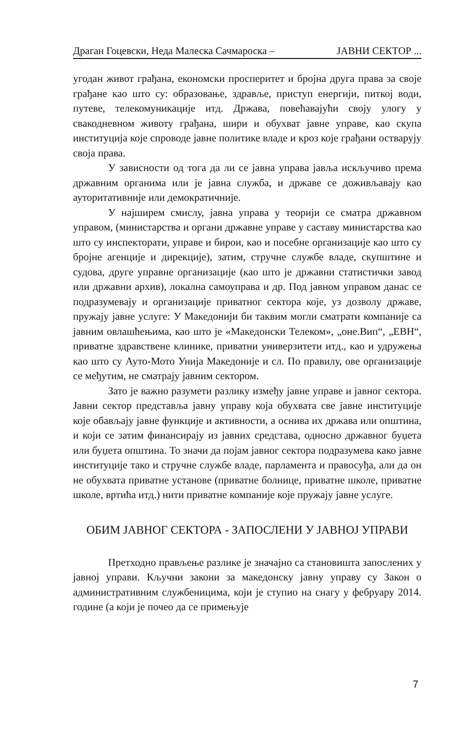Драган Гоцевски, Неда Малеска Сачмароска – ЈАВНИ СЕКТОР ...
угодан живот грађана, економски просперитет и бројна друга права за своје грађане као што су: образовање, здравље, приступ енергији, питкој води, путеве, телекомуникације итд. Држава, повећавајући своју улогу у свакодневном животу грађана, шири и обухват јавне управе, као скупа институција које спроводе јавне политике владе и кроз које грађани остварују своја права.
У зависности од тога да ли се јавна управа јавља искључиво према државним органима или је јавна служба, и државе се доживљавају као ауторитативније или демократичније.
У најширем смислу, јавна управа у теорији се сматра државном управом, (министарства и органи државне управе у саставу министарства као што су инспекторати, управе и бирои, као и посебне организације као што су бројне агенције и дирекције), затим, стручне службе владе, скупштине и судова, друге управне организације (као што је државни статистички завод или државни архив), локална самоуправа и др. Под јавном управом данас се подразумевају и организације приватног сектора које, уз дозволу државе, пружају јавне услуге: У Македонији би таквим могли сматрати компаније са јавним овлашћењима, као што је «Македонски Телеком», „оне.Вип“, „ЕВН“, приватне здравствене клинике, приватни универзитети итд., као и удружења као што су Ауто-Мото Унија Македоније и сл. По правилу, ове организације се међутим, не сматрају јавним сектором.
Зато је важно разумети разлику између јавне управе и јавног сектора. Јавни сектор представља јавну управу која обухвата све јавне институције које обављају јавне функције и активности, а оснива их држава или општина, и који се затим финансирају из јавних средстава, односно државног буџета или буџета општина. То значи да појам јавног сектора подразумева како јавне институције тако и стручне службе владе, парламента и правосуђа, али да он не обухвата приватне установе (приватне болнице, приватне школе, приватне школе, вртића итд.) нити приватне компаније које пружају јавне услуге.
ОБИМ ЈАВНОГ СЕКТОРА - ЗАПОСЛЕНИ У ЈАВНОЈ УПРАВИ
Претходно прављење разлике је значајно са становишта запослених у јавној управи. Кључни закони за македонску јавну управу су Закон о административним службеницима, који је ступио на снагу у фебруару 2014. године (а који је почео да се примењује
7